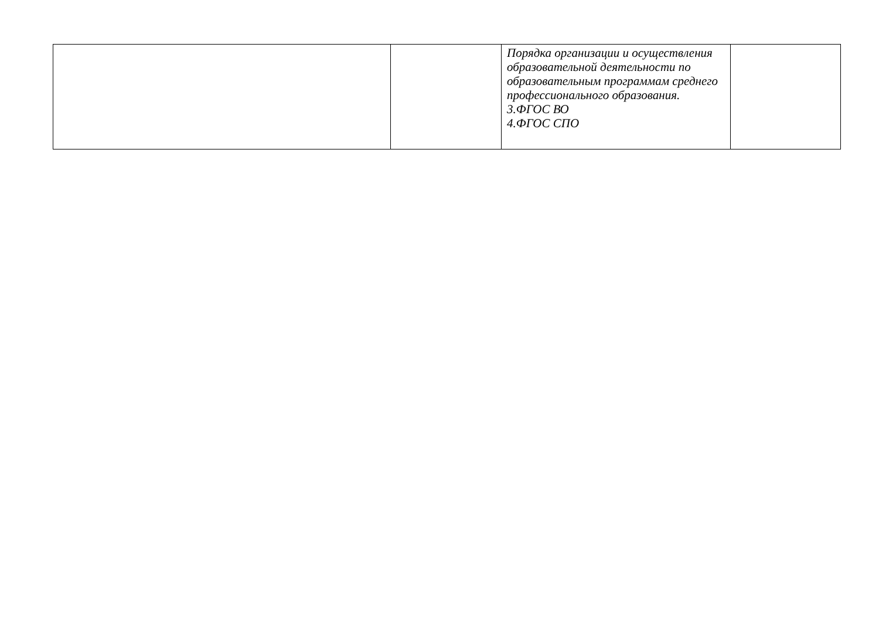| | | Порядка организации и осуществления образовательной деятельности по образовательным программам среднего профессионального образования. 3.ФГОС ВО 4.ФГОС СПО | |